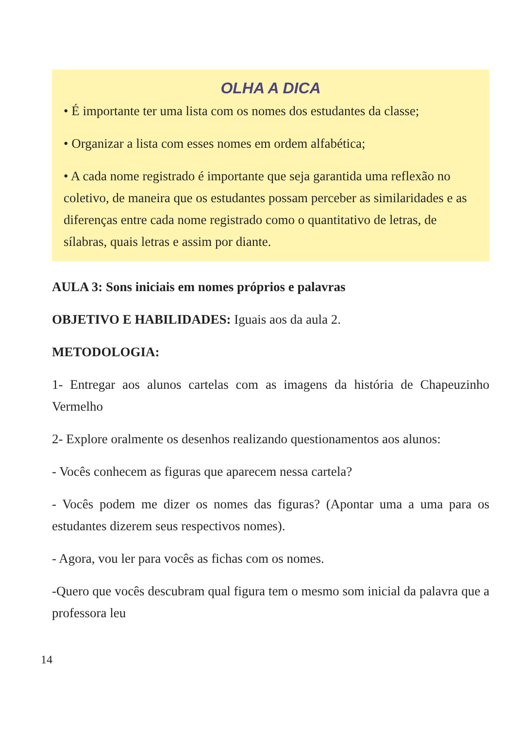OLHA A DICA
• É importante ter uma lista com os nomes dos estudantes da classe;
• Organizar a lista com esses nomes em ordem alfabética;
• A cada nome registrado é importante que seja garantida uma reflexão no coletivo, de maneira que os estudantes possam perceber as similaridades e as diferenças entre cada nome registrado como o quantitativo de letras, de sílabras, quais letras e assim por diante.
AULA 3: Sons iniciais em nomes próprios e palavras
OBJETIVO E HABILIDADES: Iguais aos da aula 2.
METODOLOGIA:
1- Entregar aos alunos cartelas com as imagens da história de Chapeuzinho Vermelho
2- Explore oralmente os desenhos realizando questionamentos aos alunos:
- Vocês conhecem as figuras que aparecem nessa cartela?
- Vocês podem me dizer os nomes das figuras? (Apontar uma a uma para os estudantes dizerem seus respectivos nomes).
- Agora, vou ler para vocês as fichas com os nomes.
-Quero que vocês descubram qual figura tem o mesmo som inicial da palavra que a professora leu
14